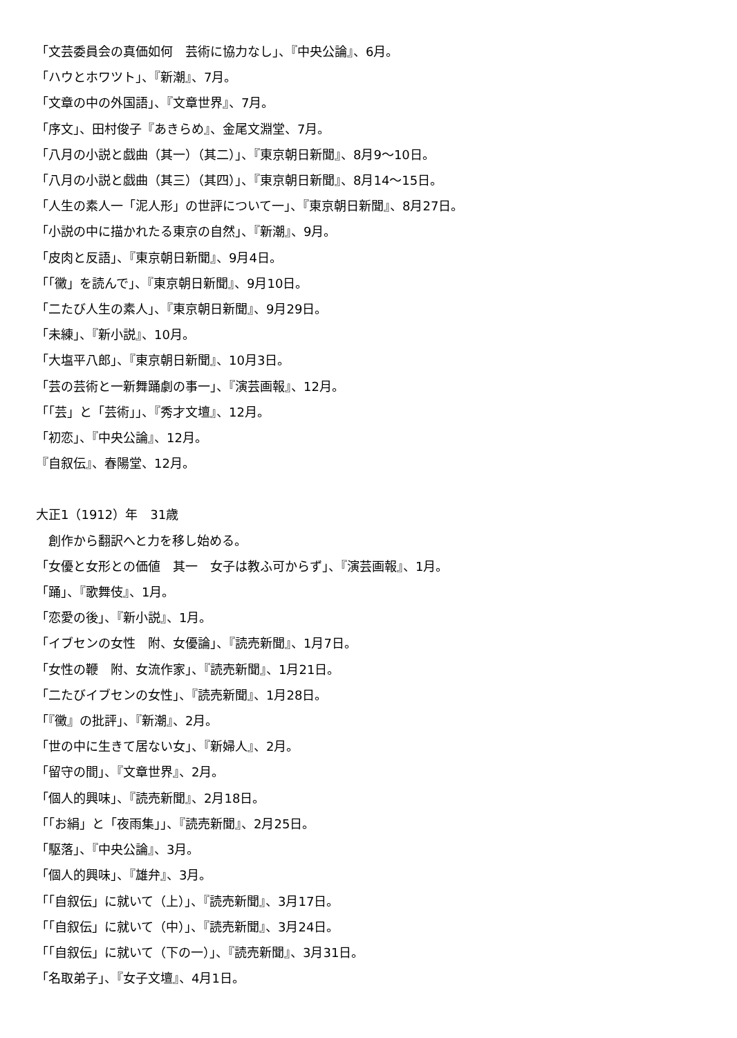「文芸委員会の真価如何　芸術に協力なし」、『中央公論』、6月。
「ハウとホワツト」、『新潮』、7月。
「文章の中の外国語」、『文章世界』、7月。
「序文」、田村俊子『あきらめ』、金尾文淵堂、7月。
「八月の小説と戯曲（其一）（其二）」、『東京朝日新聞』、8月9〜10日。
「八月の小説と戯曲（其三）（其四）」、『東京朝日新聞』、8月14〜15日。
「人生の素人一「泥人形」の世評について一」、『東京朝日新聞』、8月27日。
「小説の中に描かれたる東京の自然」、『新潮』、9月。
「皮肉と反語」、『東京朝日新聞』、9月4日。
「「黴」を読んで」、『東京朝日新聞』、9月10日。
「二たび人生の素人」、『東京朝日新聞』、9月29日。
「未練」、『新小説』、10月。
「大塩平八郎」、『東京朝日新聞』、10月3日。
「芸の芸術と一新舞踊劇の事一」、『演芸画報』、12月。
「「芸」と「芸術」」、『秀才文壇』、12月。
「初恋」、『中央公論』、12月。
『自叙伝』、春陽堂、12月。
大正1（1912）年　31歳
　創作から翻訳へと力を移し始める。
「女優と女形との価値　其一　女子は教ふ可からず」、『演芸画報』、1月。
「踊」、『歌舞伎』、1月。
「恋愛の後」、『新小説』、1月。
「イブセンの女性　附、女優論」、『読売新聞』、1月7日。
「女性の鞭　附、女流作家」、『読売新聞』、1月21日。
「二たびイブセンの女性」、『読売新聞』、1月28日。
「『黴』の批評」、『新潮』、2月。
「世の中に生きて居ない女」、『新婦人』、2月。
「留守の間」、『文章世界』、2月。
「個人的興味」、『読売新聞』、2月18日。
「「お絹」と「夜雨集」」、『読売新聞』、2月25日。
「駆落」、『中央公論』、3月。
「個人的興味」、『雄弁』、3月。
「「自叙伝」に就いて（上）」、『読売新聞』、3月17日。
「「自叙伝」に就いて（中）」、『読売新聞』、3月24日。
「「自叙伝」に就いて（下の一）」、『読売新聞』、3月31日。
「名取弟子」、『女子文壇』、4月1日。